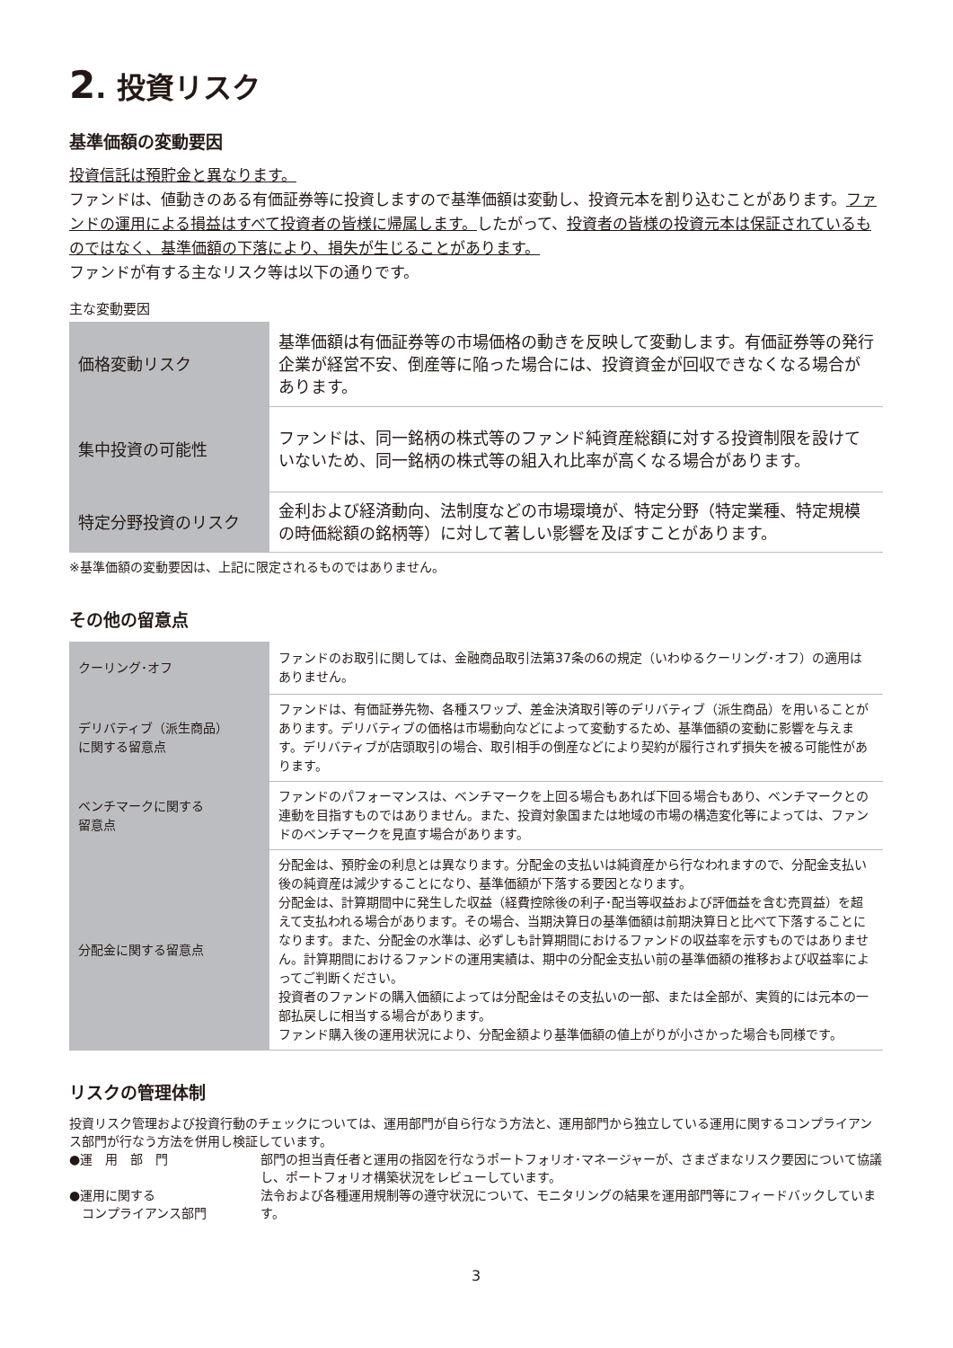2. 投資リスク
基準価額の変動要因
投資信託は預貯金と異なります。
ファンドは、値動きのある有価証券等に投資しますので基準価額は変動し、投資元本を割り込むことがあります。ファンドの運用による損益はすべて投資者の皆様に帰属します。したがって、投資者の皆様の投資元本は保証されているものではなく、基準価額の下落により、損失が生じることがあります。
ファンドが有する主なリスク等は以下の通りです。
主な変動要因
| 価格変動リスク | 基準価額は有価証券等の市場価格の動きを反映して変動します。有価証券等の発行企業が経営不安、倒産等に陥った場合には、投資資金が回収できなくなる場合があります。 |
| 集中投資の可能性 | ファンドは、同一銘柄の株式等のファンド純資産総額に対する投資制限を設けていないため、同一銘柄の株式等の組入れ比率が高くなる場合があります。 |
| 特定分野投資のリスク | 金利および経済動向、法制度などの市場環境が、特定分野（特定業種、特定規模の時価総額の銘柄等）に対して著しい影響を及ぼすことがあります。 |
※基準価額の変動要因は、上記に限定されるものではありません。
その他の留意点
| クーリング･オフ | ファンドのお取引に関しては、金融商品取引法第37条の6の規定（いわゆるクーリング･オフ）の適用はありません。 |
| デリバティブ（派生商品） に関する留意点 | ファンドは、有価証券先物、各種スワップ、差金決済取引等のデリバティブ（派生商品）を用いることがあります。デリバティブの価格は市場動向などによって変動するため、基準価額の変動に影響を与えます。デリバティブが店頭取引の場合、取引相手の倒産などにより契約が履行されず損失を被る可能性があります。 |
| ベンチマークに関する 留意点 | ファンドのパフォーマンスは、ベンチマークを上回る場合もあれば下回る場合もあり、ベンチマークとの連動を目指すものではありません。また、投資対象国または地域の市場の構造変化等によっては、ファンドのベンチマークを見直す場合があります。 |
| 分配金に関する留意点 | 分配金は、預貯金の利息とは異なります。分配金の支払いは純資産から行なわれますので、分配金支払い後の純資産は減少することになり、基準価額が下落する要因となります。 分配金は、計算期間中に発生した収益（経費控除後の利子･配当等収益および評価益を含む売買益）を超えて支払われる場合があります。その場合、当期決算日の基準価額は前期決算日と比べて下落することになります。また、分配金の水準は、必ずしも計算期間におけるファンドの収益率を示すものではありません。計算期間におけるファンドの運用実績は、期中の分配金支払い前の基準価額の推移および収益率によってご判断ください。 投資者のファンドの購入価額によっては分配金はその支払いの一部、または全部が、実質的には元本の一部払戻しに相当する場合があります。 ファンド購入後の運用状況により、分配金額より基準価額の値上がりが小さかった場合も同様です。 |
リスクの管理体制
投資リスク管理および投資行動のチェックについては、運用部門が自ら行なう方法と、運用部門から独立している運用に関するコンプライアンス部門が行なう方法を併用し検証しています。
| ●運 用 部 門 | 部門の担当責任者と運用の指図を行なうポートフォリオ･マネージャーが、さまざまなリスク要因について協議し、ポートフォリオ構築状況をレビューしています。 |
| ●運用に関する コンプライアンス部門 | 法令および各種運用規制等の遵守状況について、モニタリングの結果を運用部門等にフィードバックしています。 |
3